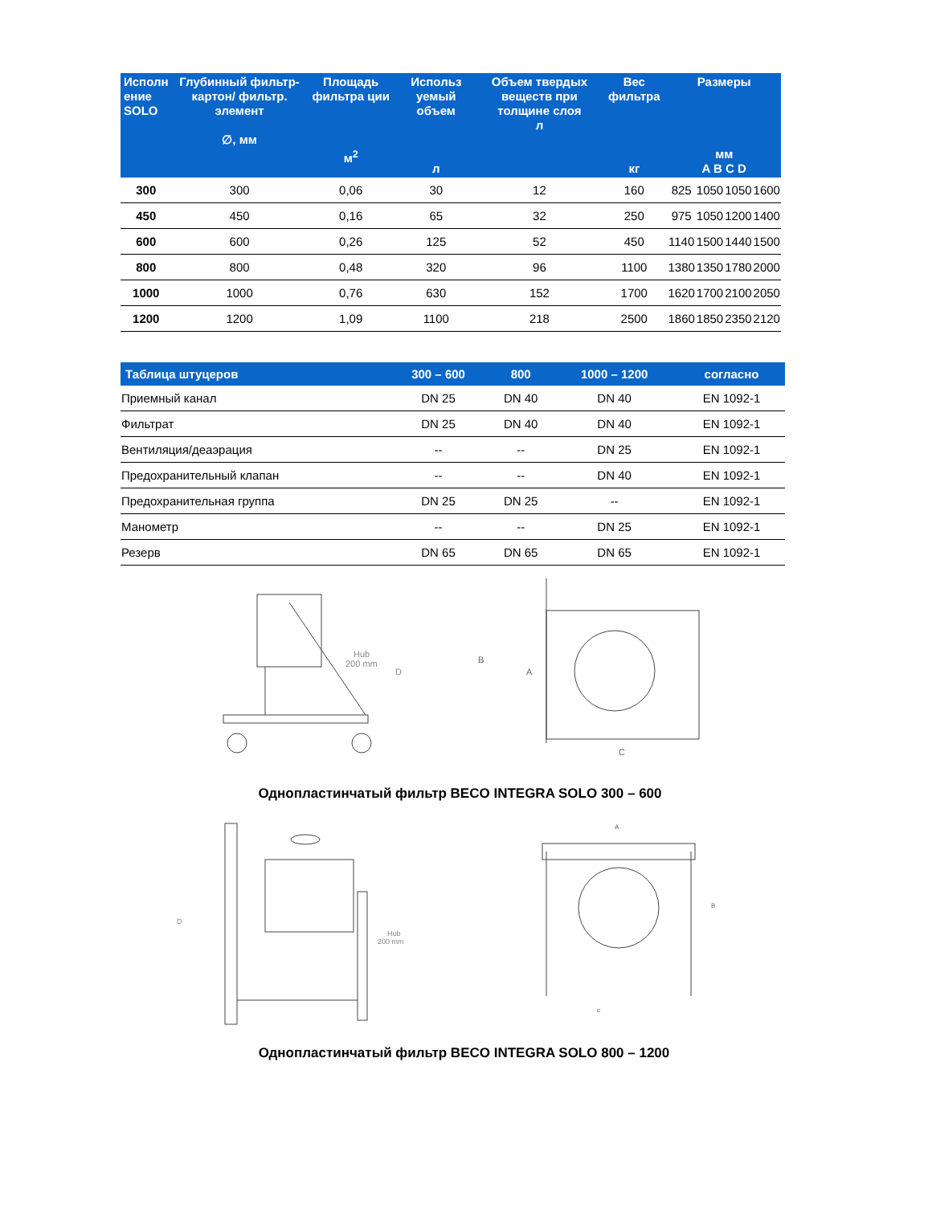| Исполн ение SOLO | Глубинный фильтр-картон/ фильтр. элемент ∅, мм | Площадь фильтра ции м<sup>2</sup> | Использ уемый объем л | Объем твердых веществ при толщине слоя л | Вес фильтра кг | Размеры мм A B C D | | | |
| --- | --- | --- | --- | --- | --- | --- | --- | --- | --- |
| 300 | 300 | 0,06 | 30 | 12 | 160 | 825 | 1050 | 1050 | 1600 |
| 450 | 450 | 0,16 | 65 | 32 | 250 | 975 | 1050 | 1200 | 1400 |
| 600 | 600 | 0,26 | 125 | 52 | 450 | 1140 | 1500 | 1440 | 1500 |
| 800 | 800 | 0,48 | 320 | 96 | 1100 | 1380 | 1350 | 1780 | 2000 |
| 1000 | 1000 | 0,76 | 630 | 152 | 1700 | 1620 | 1700 | 2100 | 2050 |
| 1200 | 1200 | 1,09 | 1100 | 218 | 2500 | 1860 | 1850 | 2350 | 2120 |
| Таблица штуцеров | 300 – 600 | 800 | 1000 – 1200 | согласно |
| --- | --- | --- | --- | --- |
| Приемный канал | DN 25 | DN 40 | DN 40 | EN 1092-1 |
| Фильтрат | DN 25 | DN 40 | DN 40 | EN 1092-1 |
| Вентиляция/деаэрация | -- | -- | DN 25 | EN 1092-1 |
| Предохранительный клапан | -- | -- | DN 40 | EN 1092-1 |
| Предохранительная группа | DN 25 | DN 25 | -- | EN 1092-1 |
| Манометр | -- | -- | DN 25 | EN 1092-1 |
| Резерв | DN 65 | DN 65 | DN 65 | EN 1092-1 |
Hub
200 mm
D
B
A
C
Однопластинчатый фильтр BECO INTEGRA SOLO 300 – 600
Hub
200 mm
D
A
B
c
Однопластинчатый фильтр BECO INTEGRA SOLO 800 – 1200